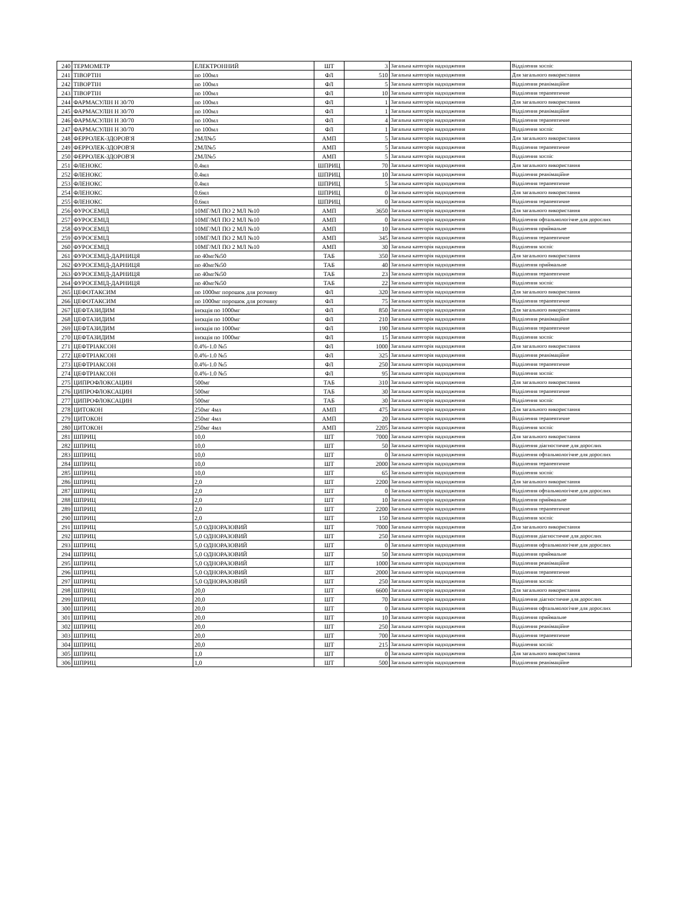| 240 | ТЕРМОМЕТР | ЕЛЕКТРОННИЙ | ШТ | 3 | Загальна категорія надходження | Відділення хоспіс |
| 241 | ТІВОРТІН | по 100мл | ФЛ | 510 | Загальна категорія надходження | Для загального використання |
| 242 | ТІВОРТІН | по 100мл | ФЛ | 5 | Загальна категорія надходження | Відділення реанімаційне |
| 243 | ТІВОРТІН | по 100мл | ФЛ | 10 | Загальна категорія надходження | Відділення терапевтичне |
| 244 | ФАРМАСУЛІН Н 30/70 | по 100мл | ФЛ | 1 | Загальна категорія надходження | Для загального використання |
| 245 | ФАРМАСУЛІН Н 30/70 | по 100мл | ФЛ | 1 | Загальна категорія надходження | Відділення реанімаційне |
| 246 | ФАРМАСУЛІН Н 30/70 | по 100мл | ФЛ | 4 | Загальна категорія надходження | Відділення терапевтичне |
| 247 | ФАРМАСУЛІН Н 30/70 | по 100мл | ФЛ | 1 | Загальна категорія надходження | Відділення хоспіс |
| 248 | ФЕРРОЛЕК-ЗДОРОВ'Я | 2МЛ№5 | АМП | 5 | Загальна категорія надходження | Для загального використання |
| 249 | ФЕРРОЛЕК-ЗДОРОВ'Я | 2МЛ№5 | АМП | 5 | Загальна категорія надходження | Відділення терапевтичне |
| 250 | ФЕРРОЛЕК-ЗДОРОВ'Я | 2МЛ№5 | АМП | 5 | Загальна категорія надходження | Відділення хоспіс |
| 251 | ФЛЕНОКС | 0.4мл | ШПРИЦ | 70 | Загальна категорія надходження | Для загального використання |
| 252 | ФЛЕНОКС | 0.4мл | ШПРИЦ | 10 | Загальна категорія надходження | Відділення реанімаційне |
| 253 | ФЛЕНОКС | 0.4мл | ШПРИЦ | 5 | Загальна категорія надходження | Відділення терапевтичне |
| 254 | ФЛЕНОКС | 0.6мл | ШПРИЦ | 0 | Загальна категорія надходження | Для загального використання |
| 255 | ФЛЕНОКС | 0.6мл | ШПРИЦ | 0 | Загальна категорія надходження | Відділення терапевтичне |
| 256 | ФУРОСЕМІД | 10МГ/МЛ ПО 2 МЛ №10 | АМП | 3650 | Загальна категорія надходження | Для загального використання |
| 257 | ФУРОСЕМІД | 10МГ/МЛ ПО 2 МЛ №10 | АМП | 0 | Загальна категорія надходження | Відділення офтальмологічне для дорослих |
| 258 | ФУРОСЕМІД | 10МГ/МЛ ПО 2 МЛ №10 | АМП | 10 | Загальна категорія надходження | Відділення приймальне |
| 259 | ФУРОСЕМІД | 10МГ/МЛ ПО 2 МЛ №10 | АМП | 345 | Загальна категорія надходження | Відділення терапевтичне |
| 260 | ФУРОСЕМІД | 10МГ/МЛ ПО 2 МЛ №10 | АМП | 30 | Загальна категорія надходження | Відділення хоспіс |
| 261 | ФУРОСЕМІД-ДАРНИЦЯ | по 40мг№50 | ТАБ | 350 | Загальна категорія надходження | Для загального використання |
| 262 | ФУРОСЕМІД-ДАРНИЦЯ | по 40мг№50 | ТАБ | 40 | Загальна категорія надходження | Відділення приймальне |
| 263 | ФУРОСЕМІД-ДАРНИЦЯ | по 40мг№50 | ТАБ | 23 | Загальна категорія надходження | Відділення терапевтичне |
| 264 | ФУРОСЕМІД-ДАРНИЦЯ | по 40мг№50 | ТАБ | 22 | Загальна категорія надходження | Відділення хоспіс |
| 265 | ЦЕФОТАКСИМ | по 1000мг порошок для розчину | ФЛ | 320 | Загальна категорія надходження | Для загального використання |
| 266 | ЦЕФОТАКСИМ | по 1000мг порошок для розчину | ФЛ | 75 | Загальна категорія надходження | Відділення терапевтичне |
| 267 | ЦЕФТАЗИДИМ | інєкція по 1000мг | ФЛ | 850 | Загальна категорія надходження | Для загального використання |
| 268 | ЦЕФТАЗИДИМ | інєкція по 1000мг | ФЛ | 210 | Загальна категорія надходження | Відділення реанімаційне |
| 269 | ЦЕФТАЗИДИМ | інєкція по 1000мг | ФЛ | 190 | Загальна категорія надходження | Відділення терапевтичне |
| 270 | ЦЕФТАЗИДИМ | інєкція по 1000мг | ФЛ | 15 | Загальна категорія надходження | Відділення хоспіс |
| 271 | ЦЕФТРІАКСОН | 0.4%-1.0 №5 | ФЛ | 1000 | Загальна категорія надходження | Для загального використання |
| 272 | ЦЕФТРІАКСОН | 0.4%-1.0 №5 | ФЛ | 325 | Загальна категорія надходження | Відділення реанімаційне |
| 273 | ЦЕФТРІАКСОН | 0.4%-1.0 №5 | ФЛ | 250 | Загальна категорія надходження | Відділення терапевтичне |
| 274 | ЦЕФТРІАКСОН | 0.4%-1.0 №5 | ФЛ | 95 | Загальна категорія надходження | Відділення хоспіс |
| 275 | ЦИПРОФЛОКСАЦИН | 500мг | ТАБ | 310 | Загальна категорія надходження | Для загального використання |
| 276 | ЦИПРОФЛОКСАЦИН | 500мг | ТАБ | 30 | Загальна категорія надходження | Відділення терапевтичне |
| 277 | ЦИПРОФЛОКСАЦИН | 500мг | ТАБ | 30 | Загальна категорія надходження | Відділення хоспіс |
| 278 | ЦИТОКОН | 250мг 4мл | АМП | 475 | Загальна категорія надходження | Для загального використання |
| 279 | ЦИТОКОН | 250мг 4мл | АМП | 20 | Загальна категорія надходження | Відділення терапевтичне |
| 280 | ЦИТОКОН | 250мг 4мл | АМП | 2205 | Загальна категорія надходження | Відділення хоспіс |
| 281 | ШПРИЦ | 10,0 | ШТ | 7000 | Загальна категорія надходження | Для загального використання |
| 282 | ШПРИЦ | 10,0 | ШТ | 50 | Загальна категорія надходження | Відділення діагностичне для дорослих |
| 283 | ШПРИЦ | 10,0 | ШТ | 0 | Загальна категорія надходження | Відділення офтальмологічне для дорослих |
| 284 | ШПРИЦ | 10,0 | ШТ | 2000 | Загальна категорія надходження | Відділення терапевтичне |
| 285 | ШПРИЦ | 10,0 | ШТ | 65 | Загальна категорія надходження | Відділення хоспіс |
| 286 | ШПРИЦ | 2,0 | ШТ | 2200 | Загальна категорія надходження | Для загального використання |
| 287 | ШПРИЦ | 2,0 | ШТ | 0 | Загальна категорія надходження | Відділення офтальмологічне для дорослих |
| 288 | ШПРИЦ | 2,0 | ШТ | 10 | Загальна категорія надходження | Відділення приймальне |
| 289 | ШПРИЦ | 2,0 | ШТ | 2200 | Загальна категорія надходження | Відділення терапевтичне |
| 290 | ШПРИЦ | 2,0 | ШТ | 150 | Загальна категорія надходження | Відділення хоспіс |
| 291 | ШПРИЦ | 5,0 ОДНОРАЗОВИЙ | ШТ | 7000 | Загальна категорія надходження | Для загального використання |
| 292 | ШПРИЦ | 5,0 ОДНОРАЗОВИЙ | ШТ | 250 | Загальна категорія надходження | Відділення діагностичне для дорослих |
| 293 | ШПРИЦ | 5,0 ОДНОРАЗОВИЙ | ШТ | 0 | Загальна категорія надходження | Відділення офтальмологічне для дорослих |
| 294 | ШПРИЦ | 5,0 ОДНОРАЗОВИЙ | ШТ | 50 | Загальна категорія надходження | Відділення приймальне |
| 295 | ШПРИЦ | 5,0 ОДНОРАЗОВИЙ | ШТ | 1000 | Загальна категорія надходження | Відділення реанімаційне |
| 296 | ШПРИЦ | 5,0 ОДНОРАЗОВИЙ | ШТ | 2000 | Загальна категорія надходження | Відділення терапевтичне |
| 297 | ШПРИЦ | 5,0 ОДНОРАЗОВИЙ | ШТ | 250 | Загальна категорія надходження | Відділення хоспіс |
| 298 | ШПРИЦ | 20,0 | ШТ | 6600 | Загальна категорія надходження | Для загального використання |
| 299 | ШПРИЦ | 20,0 | ШТ | 70 | Загальна категорія надходження | Відділення діагностичне для дорослих |
| 300 | ШПРИЦ | 20,0 | ШТ | 0 | Загальна категорія надходження | Відділення офтальмологічне для дорослих |
| 301 | ШПРИЦ | 20,0 | ШТ | 10 | Загальна категорія надходження | Відділення приймальне |
| 302 | ШПРИЦ | 20,0 | ШТ | 250 | Загальна категорія надходження | Відділення реанімаційне |
| 303 | ШПРИЦ | 20,0 | ШТ | 700 | Загальна категорія надходження | Відділення терапевтичне |
| 304 | ШПРИЦ | 20,0 | ШТ | 215 | Загальна категорія надходження | Відділення хоспіс |
| 305 | ШПРИЦ | 1,0 | ШТ | 0 | Загальна категорія надходження | Для загального використання |
| 306 | ШПРИЦ | 1,0 | ШТ | 500 | Загальна категорія надходження | Відділення реанімаційне |